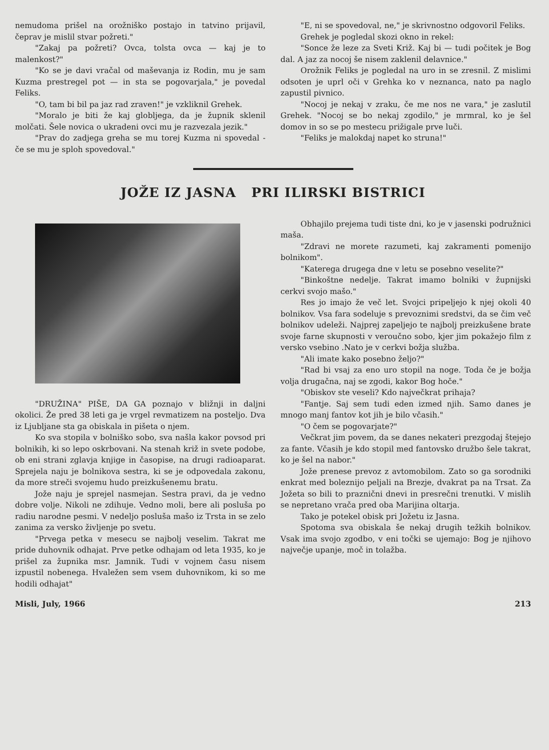nemudoma prišel na orožniško postajo in tatvino prijavil, čeprav je mislil stvar požreti."
"Zakaj pa požreti? Ovca, tolsta ovca — kaj je to malenkost?"
"Ko se je davi vračal od maševanja iz Rodin, mu je sam Kuzma prestregel pot — in sta se pogovarjala," je povedal Feliks.
"O, tam bi bil pa jaz rad zraven!" je vzkliknil Grehek.
"Moralo je biti že kaj globljega, da je župnik sklenil molčati. Šele novica o ukradeni ovci mu je razvezala jezik."
"Prav do zadjega greha se mu torej Kuzma ni spovedal - če se mu je sploh spovedoval."
"E, ni se spovedoval, ne," je skrivnostno odgovoril Feliks.
Grehek je pogledal skozi okno in rekel:
"Sonce že leze za Sveti Križ. Kaj bi — tudi počitek je Bog dal. A jaz za nocoj še nisem zaklenil delavnice."
Orožnik Feliks je pogledal na uro in se zresnil. Z mislimi odsoten je uprl oči v Grehka ko v neznanca, nato pa naglo zapustil pivnico.
"Nocoj je nekaj v zraku, če me nos ne vara," je zaslutil Grehek. "Nocoj se bo nekaj zgodilo," je mrmral, ko je šel domov in so se po mestecu prižigale prve luči.
"Feliks je malokdaj napet ko struna!"
JOŽE IZ JASNA PRI ILIRSKI BISTRICI
"DRUŽINA" PIŠE, DA GA poznajo v bližnji in daljni okolici. Že pred 38 leti ga je vrgel revmatizem na posteljo. Dva iz Ljubljane sta ga obiskala in pišeta o njem.
Ko sva stopila v bolniško sobo, sva našla kakor povsod pri bolnikih, ki so lepo oskrbovani. Na stenah križ in svete podobe, ob eni strani zglavja knjige in časopise, na drugi radioaparat. Sprejela naju je bolnikova sestra, ki se je odpovedala zakonu, da more streči svojemu hudo preizkušenemu bratu.
Jože naju je sprejel nasmejan. Sestra pravi, da je vedno dobre volje. Nikoli ne zdihuje. Vedno moli, bere ali posluša po radiu narodne pesmi. V nedeljo posluša mašo iz Trsta in se zelo zanima za versko življenje po svetu.
"Prvega petka v mesecu se najbolj veselim. Takrat me pride duhovnik odhajat. Prve petke odhajam od leta 1935, ko je prišel za župnika msr. Jamnik. Tudi v vojnem času nisem izpustil nobenega. Hvaležen sem vsem duhovnikom, ki so me hodili odhajat"
Obhajilo prejema tudi tiste dni, ko je v jasenski podružnici maša.
"Zdravi ne morete razumeti, kaj zakramenti pomenijo bolnikom".
"Katerega drugega dne v letu se posebno veselite?"
"Binkoštne nedelje. Takrat imamo bolniki v župnijski cerkvi svojo mašo."
Res jo imajo že več let. Svojci pripeljejo k njej okoli 40 bolnikov. Vsa fara sodeluje s prevoznimi sredstvi, da se čim več bolnikov udeleži. Najprej zapeljejo te najbolj preizkušene brate svoje farne skupnosti v veroučno sobo, kjer jim pokažejo film z versko vsebino .Nato je v cerkvi božja služba.
"Ali imate kako posebno željo?"
"Rad bi vsaj za eno uro stopil na noge. Toda če je božja volja drugačna, naj se zgodi, kakor Bog hoče."
"Obiskov ste veseli? Kdo največkrat prihaja?
"Fantje. Saj sem tudi eden izmed njih. Samo danes je mnogo manj fantov kot jih je bilo včasih."
"O čem se pogovarjate?"
Večkrat jim povem, da se danes nekateri prezgodaj štejejo za fante. Včasih je kdo stopil med fantovsko družbo šele takrat, ko je šel na nabor."
Jože prenese prevoz z avtomobilom. Zato so ga sorodniki enkrat med boleznijo peljali na Brezje, dvakrat pa na Trsat. Za Jožeta so bili to praznični dnevi in presrečni trenutki. V mislih se nepretano vrača pred oba Marijina oltarja.
Tako je potekel obisk pri Jožetu iz Jasna.
Spotoma sva obiskala še nekaj drugih težkih bolnikov. Vsak ima svojo zgodbo, v eni točki se ujemajo: Bog je njihovo največje upanje, moč in tolažba.
Misli, July, 1966 213